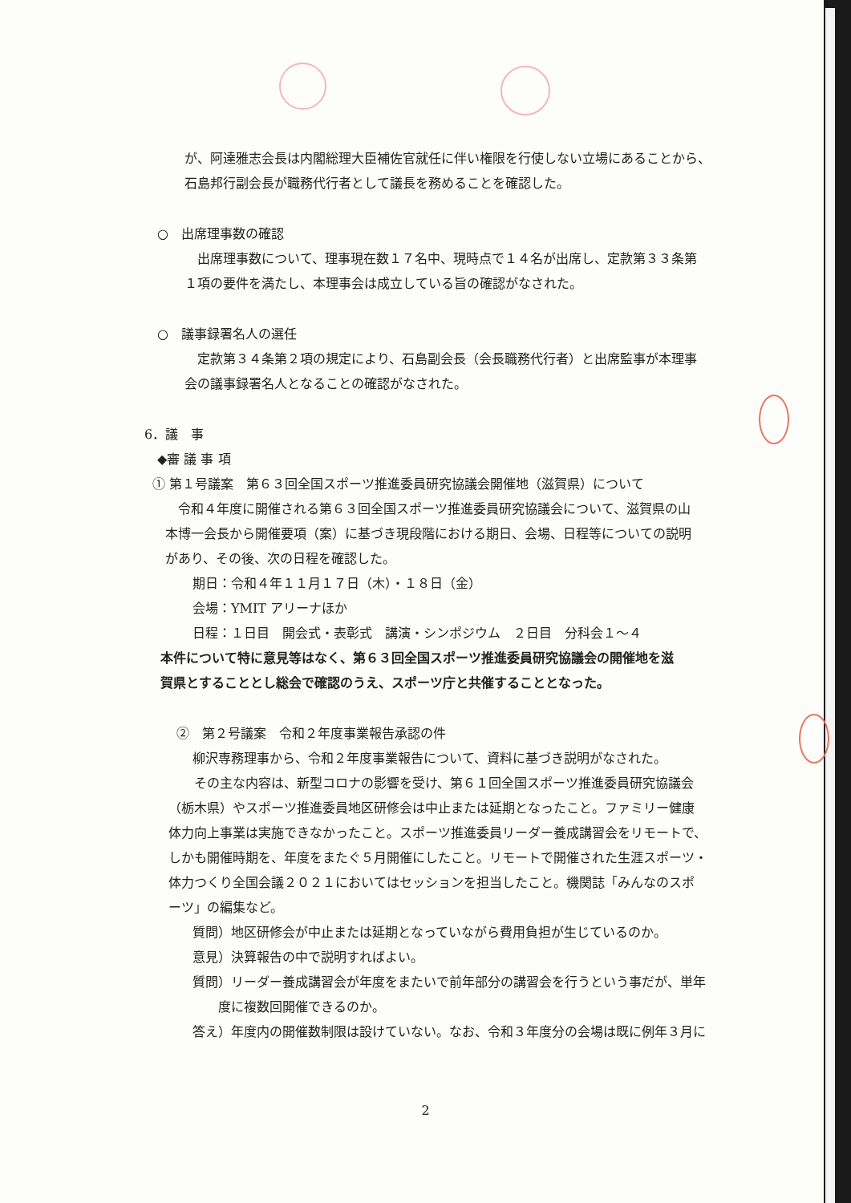が、阿達雅志会長は内閣総理大臣補佐官就任に伴い権限を行使しない立場にあることから、
石島邦行副会長が職務代行者として議長を務めることを確認した。
○　出席理事数の確認
　出席理事数について、理事現在数１７名中、現時点で１４名が出席し、定款第３３条第
１項の要件を満たし、本理事会は成立している旨の確認がなされた。
○　議事録署名人の選任
　定款第３４条第２項の規定により、石島副会長（会長職務代行者）と出席監事が本理事
会の議事録署名人となることの確認がなされた。
6．議　事
◆審 議 事 項
① 第１号議案　第６３回全国スポーツ推進委員研究協議会開催地（滋賀県）について
　令和４年度に開催される第６３回全国スポーツ推進委員研究協議会について、滋賀県の山
本博一会長から開催要項（案）に基づき現段階における期日、会場、日程等についての説明
があり、その後、次の日程を確認した。
期日：令和４年１１月１７日（木）・１８日（金）
会場：YMIT アリーナほか
日程：１日目　開会式・表彰式　講演・シンポジウム　２日目　分科会１～４
本件について特に意見等はなく、第６３回全国スポーツ推進委員研究協議会の開催地を滋
賀県とすることとし総会で確認のうえ、スポーツ庁と共催することとなった。
②　第２号議案　令和２年度事業報告承認の件
柳沢専務理事から、令和２年度事業報告について、資料に基づき説明がなされた。
　　その主な内容は、新型コロナの影響を受け、第６１回全国スポーツ推進委員研究協議会
（栃木県）やスポーツ推進委員地区研修会は中止または延期となったこと。ファミリー健康
体力向上事業は実施できなかったこと。スポーツ推進委員リーダー養成講習会をリモートで、
しかも開催時期を、年度をまたぐ５月開催にしたこと。リモートで開催された生涯スポーツ・
体力つくり全国会議２０２１においてはセッションを担当したこと。機関誌「みんなのスポ
ーツ」の編集など。
質問）地区研修会が中止または延期となっていながら費用負担が生じているのか。
意見）決算報告の中で説明すればよい。
質問）リーダー養成講習会が年度をまたいで前年部分の講習会を行うという事だが、単年
度に複数回開催できるのか。
答え）年度内の開催数制限は設けていない。なお、令和３年度分の会場は既に例年３月に
2